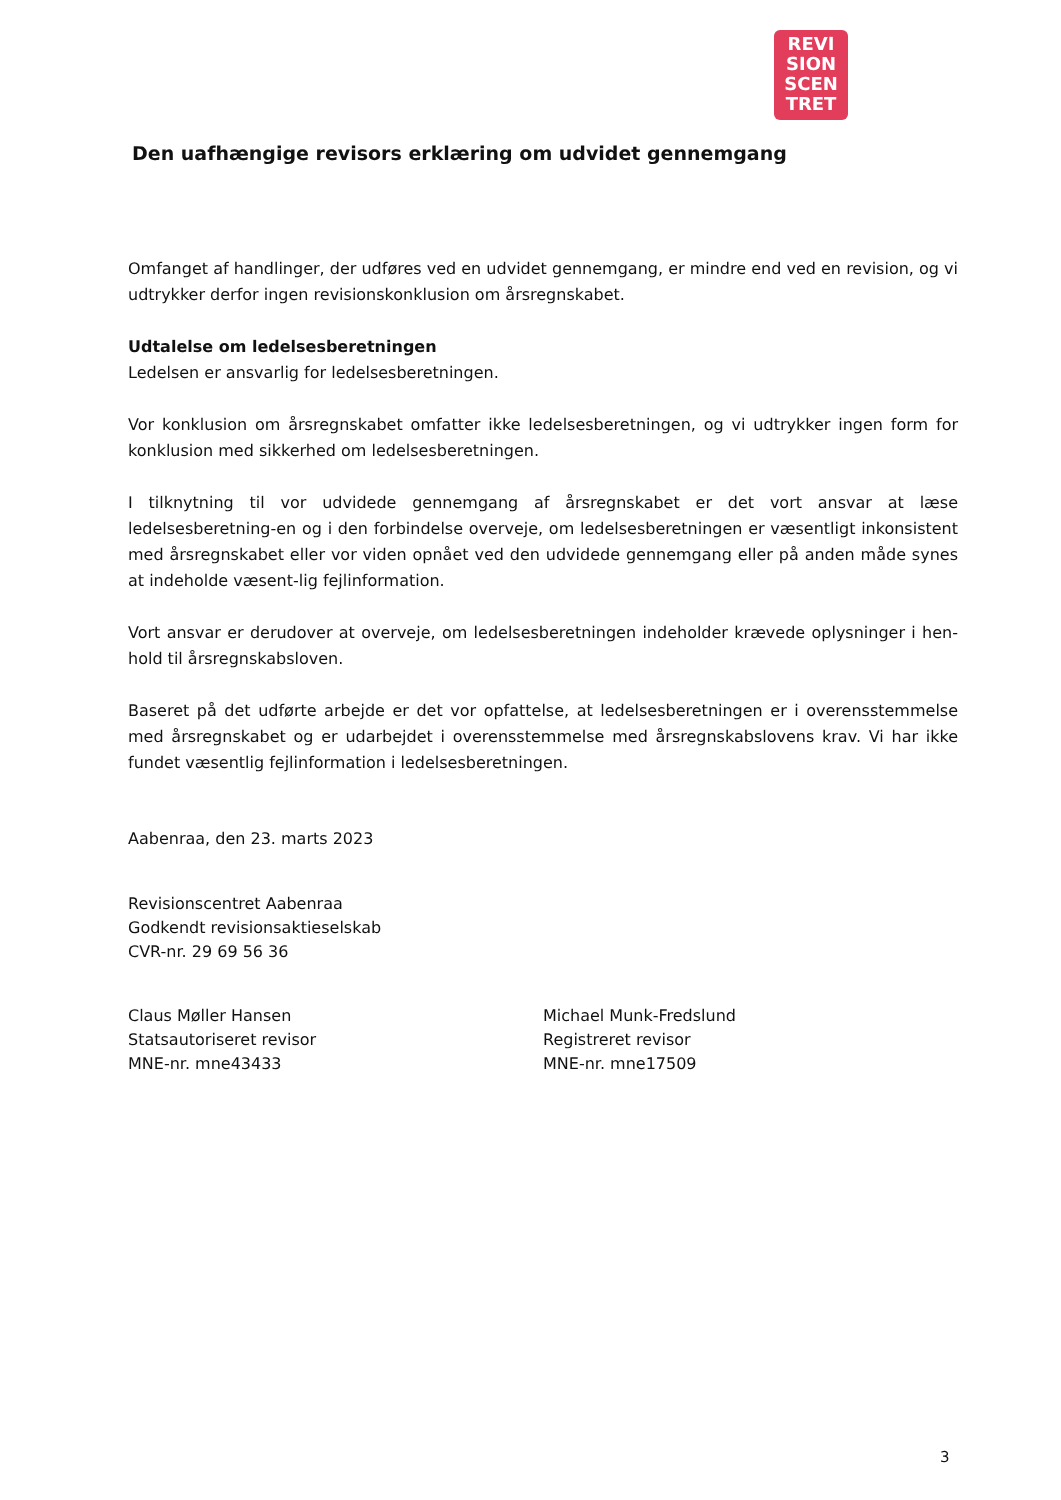REVI
SION
SCEN
TRET
Den uafhængige revisors erklæring om udvidet gennemgang
Omfanget af handlinger, der udføres ved en udvidet gennemgang, er mindre end ved en revision, og vi udtrykker derfor ingen revisionskonklusion om årsregnskabet.
Udtalelse om ledelsesberetningen
Ledelsen er ansvarlig for ledelsesberetningen.
Vor konklusion om årsregnskabet omfatter ikke ledelsesberetningen, og vi udtrykker ingen form for konklusion med sikkerhed om ledelsesberetningen.
I tilknytning til vor udvidede gennemgang af årsregnskabet er det vort ansvar at læse ledelsesberetning-en og i den forbindelse overveje, om ledelsesberetningen er væsentligt inkonsistent med årsregnskabet eller vor viden opnået ved den udvidede gennemgang eller på anden måde synes at indeholde væsent-lig fejlinformation.
Vort ansvar er derudover at overveje, om ledelsesberetningen indeholder krævede oplysninger i hen-hold til årsregnskabsloven.
Baseret på det udførte arbejde er det vor opfattelse, at ledelsesberetningen er i overensstemmelse med årsregnskabet og er udarbejdet i overensstemmelse med årsregnskabslovens krav. Vi har ikke fundet væsentlig fejlinformation i ledelsesberetningen.
Aabenraa, den 23. marts 2023
Revisionscentret Aabenraa
Godkendt revisionsaktieselskab
CVR-nr. 29 69 56 36
Claus Møller Hansen
Statsautoriseret revisor
MNE-nr. mne43433
Michael Munk-Fredslund
Registreret revisor
MNE-nr. mne17509
3